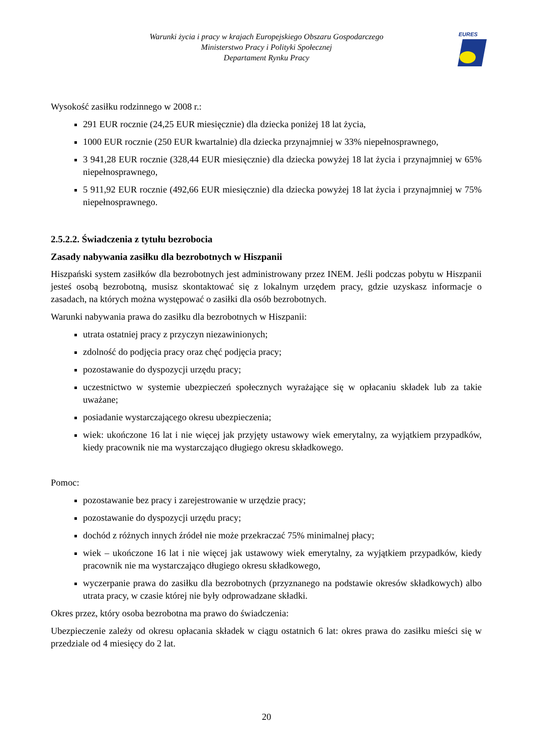Warunki życia i pracy w krajach Europejskiego Obszaru Gospodarczego
Ministerstwo Pracy i Polityki Społecznej
Departament Rynku Pracy
EURES
Wysokość zasiłku rodzinnego w 2008 r.:
291 EUR rocznie (24,25 EUR miesięcznie) dla dziecka poniżej 18 lat życia,
1000 EUR rocznie (250 EUR kwartalnie) dla dziecka przynajmniej w 33% niepełnosprawnego,
3 941,28 EUR rocznie (328,44 EUR miesięcznie) dla dziecka powyżej 18 lat życia i przynajmniej w 65% niepełnosprawnego,
5 911,92 EUR rocznie (492,66 EUR miesięcznie) dla dziecka powyżej 18 lat życia i przynajmniej w 75% niepełnosprawnego.
2.5.2.2. Świadczenia z tytułu bezrobocia
Zasady nabywania zasiłku dla bezrobotnych w Hiszpanii
Hiszpański system zasiłków dla bezrobotnych jest administrowany przez INEM. Jeśli podczas pobytu w Hiszpanii jesteś osobą bezrobotną, musisz skontaktować się z lokalnym urzędem pracy, gdzie uzyskasz informacje o zasadach, na których można występować o zasiłki dla osób bezrobotnych.
Warunki nabywania prawa do zasiłku dla bezrobotnych w Hiszpanii:
utrata ostatniej pracy z przyczyn niezawinionych;
zdolność do podjęcia pracy oraz chęć podjęcia pracy;
pozostawanie do dyspozycji urzędu pracy;
uczestnictwo w systemie ubezpieczeń społecznych wyrażające się w opłacaniu składek lub za takie uważane;
posiadanie wystarczającego okresu ubezpieczenia;
wiek: ukończone 16 lat i nie więcej jak przyjęty ustawowy wiek emerytalny, za wyjątkiem przypadków, kiedy pracownik nie ma wystarczająco długiego okresu składkowego.
Pomoc:
pozostawanie bez pracy i zarejestrowanie w urzędzie pracy;
pozostawanie do dyspozycji urzędu pracy;
dochód z różnych innych źródeł nie może przekraczać 75% minimalnej płacy;
wiek – ukończone 16 lat i nie więcej jak ustawowy wiek emerytalny, za wyjątkiem przypadków, kiedy pracownik nie ma wystarczająco długiego okresu składkowego,
wyczerpanie prawa do zasiłku dla bezrobotnych (przyznanego na podstawie okresów składkowych) albo utrata pracy, w czasie której nie były odprowadzane składki.
Okres przez, który osoba bezrobotna ma prawo do świadczenia:
Ubezpieczenie zależy od okresu opłacania składek w ciągu ostatnich 6 lat: okres prawa do zasiłku mieści się w przedziale od 4 miesięcy do 2 lat.
20